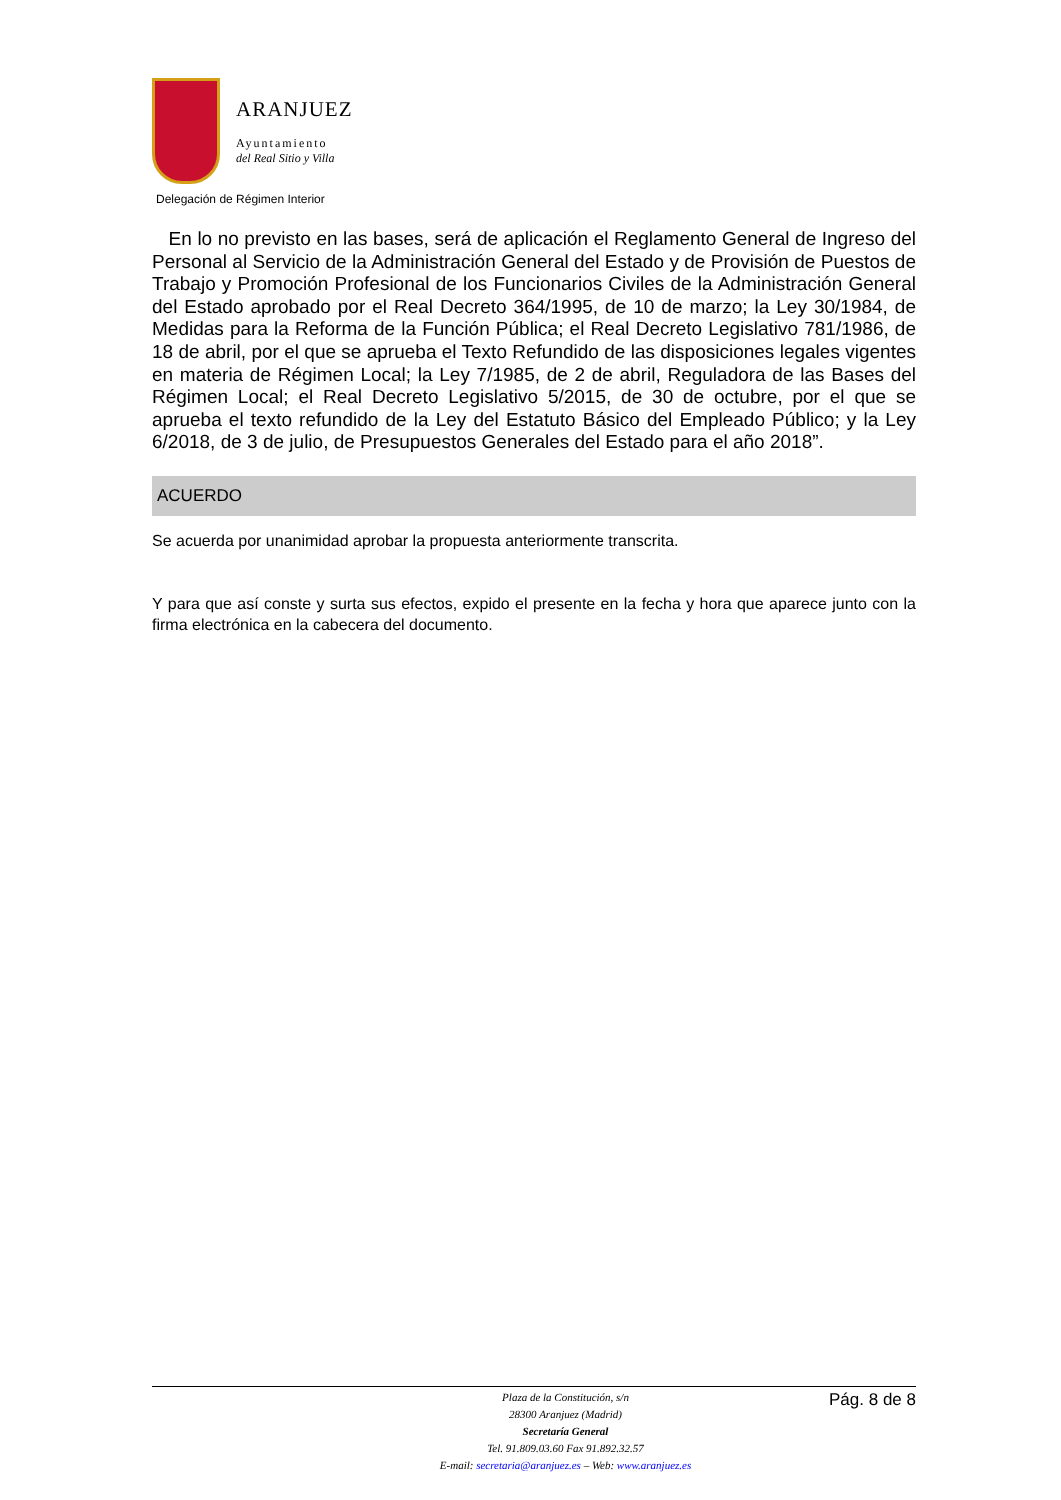ARANJUEZ
Ayuntamiento
del Real Sitio y Villa
Delegación de Régimen Interior
En lo no previsto en las bases, será de aplicación el Reglamento General de Ingreso del Personal al Servicio de la Administración General del Estado y de Provisión de Puestos de Trabajo y Promoción Profesional de los Funcionarios Civiles de la Administración General del Estado aprobado por el Real Decreto 364/1995, de 10 de marzo; la Ley 30/1984, de Medidas para la Reforma de la Función Pública; el Real Decreto Legislativo 781/1986, de 18 de abril, por el que se aprueba el Texto Refundido de las disposiciones legales vigentes en materia de Régimen Local; la Ley 7/1985, de 2 de abril, Reguladora de las Bases del Régimen Local; el Real Decreto Legislativo 5/2015, de 30 de octubre, por el que se aprueba el texto refundido de la Ley del Estatuto Básico del Empleado Público; y la Ley 6/2018, de 3 de julio, de Presupuestos Generales del Estado para el año 2018”.
ACUERDO
Se acuerda por unanimidad aprobar la propuesta anteriormente transcrita.
Y para que así conste y surta sus efectos, expido el presente en la fecha y hora que aparece junto con la firma electrónica en la cabecera del documento.
Plaza de la Constitución, s/n
28300 Aranjuez (Madrid)
Secretaría General
Tel. 91.809.03.60 Fax 91.892.32.57
E-mail: secretaria@aranjuez.es – Web: www.aranjuez.es
Pág. 8 de 8